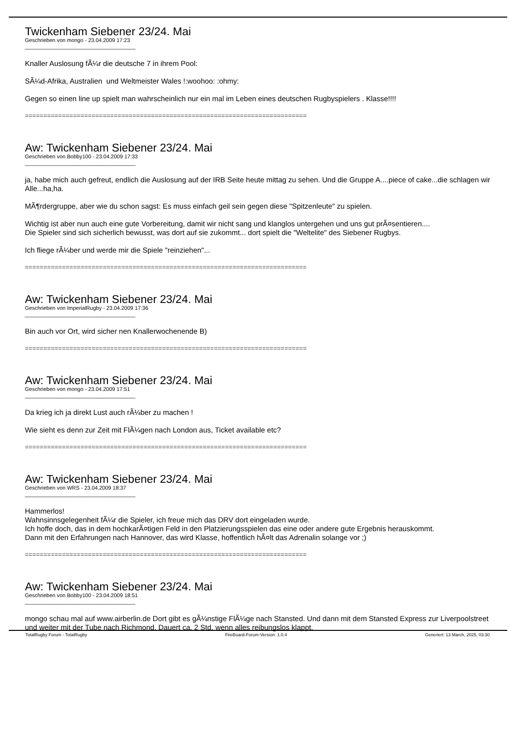Twickenham Siebener 23/24. Mai
Geschrieben von mongo - 23.04.2009 17:23
_____________________________________
Knaller Auslosung fÃ¼r die deutsche 7 in ihrem Pool:
SÃ¼d-Afrika, Australien und Weltmeister Wales !:woohoo: :ohmy:
Gegen so einen line up spielt man wahrscheinlich nur ein mal im Leben eines deutschen Rugbyspielers . Klasse!!!!
============================================================================
Aw: Twickenham Siebener 23/24. Mai
Geschrieben von Bobby100 - 23.04.2009 17:33
_____________________________________
ja, habe mich auch gefreut, endlich die Auslosung auf der IRB Seite heute mittag zu sehen. Und die Gruppe A....piece of cake...die schlagen wir Alle...ha,ha.
MÃ¶rdergruppe, aber wie du schon sagst: Es muss einfach geil sein gegen diese "Spitzenleute" zu spielen.
Wichtig ist aber nun auch eine gute Vorbereitung, damit wir nicht sang und klanglos untergehen und uns gut prÃ¤sentieren....
Die Spieler sind sich sicherlich bewusst, was dort auf sie zukommt... dort spielt die "Weltelite" des Siebener Rugbys.
Ich fliege rÃ¼ber und werde mir die Spiele "reinziehen"...
============================================================================
Aw: Twickenham Siebener 23/24. Mai
Geschrieben von ImperialRugby - 23.04.2009 17:36
_____________________________________
Bin auch vor Ort, wird sicher nen Knallerwochenende B)
============================================================================
Aw: Twickenham Siebener 23/24. Mai
Geschrieben von mongo - 23.04.2009 17:51
_____________________________________
Da krieg ich ja direkt Lust auch rÃ¼ber zu machen !
Wie sieht es denn zur Zeit mit FlÃ¼gen nach London aus, Ticket available etc?
============================================================================
Aw: Twickenham Siebener 23/24. Mai
Geschrieben von WRS - 23.04.2009 18:37
_____________________________________
Hammerlos!
Wahnsinnsgelegenheit fÃ¼r die Spieler, ich freue mich das DRV dort eingeladen wurde.
Ich hoffe doch, das in dem hochkarÃ¤tigen Feld in den Platzierungsspielen das eine oder andere gute Ergebnis herauskommt.
Dann mit den Erfahrungen nach Hannover, das wird Klasse, hoffentlich hÃ¤lt das Adrenalin solange vor ;)
============================================================================
Aw: Twickenham Siebener 23/24. Mai
Geschrieben von Bobby100 - 23.04.2009 18:51
_____________________________________
mongo schau mal auf www.airberlin.de Dort gibt es gÃ¼nstige FlÃ¼ge nach Stansted. Und dann mit dem Stansted Express zur Liverpoolstreet und weiter mit der Tube nach Richmond. Dauert ca. 2 Std. wenn alles reibungslos klappt.
TotalRugby Forum - TotalRugby FireBoard-Forum-Version: 1.0.4 Generiert: 13 March, 2025, 03:30